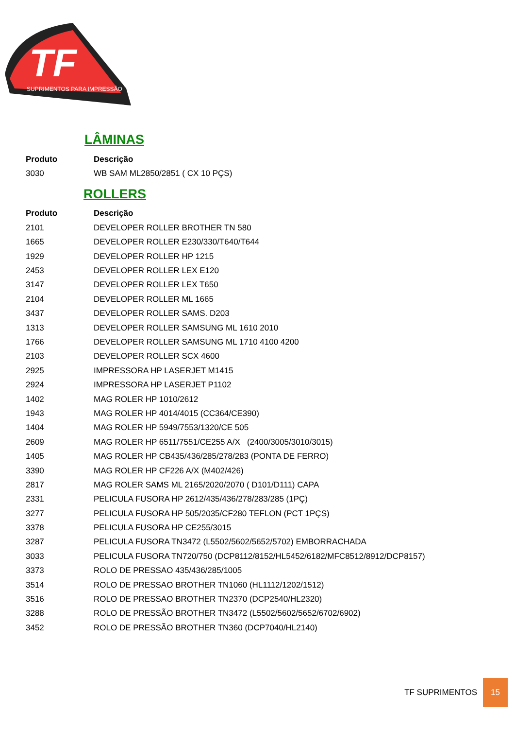TF
SUPRIMENTOS PARA IMPRESSÃO
LÂMINAS
| Produto | Descrição |
| --- | --- |
| 3030 | WB SAM ML2850/2851 ( CX 10 PÇS) |
ROLLERS
| Produto | Descrição |
| --- | --- |
| 2101 | DEVELOPER ROLLER BROTHER TN 580 |
| 1665 | DEVELOPER ROLLER E230/330/T640/T644 |
| 1929 | DEVELOPER ROLLER HP 1215 |
| 2453 | DEVELOPER ROLLER LEX E120 |
| 3147 | DEVELOPER ROLLER LEX T650 |
| 2104 | DEVELOPER ROLLER ML 1665 |
| 3437 | DEVELOPER ROLLER SAMS. D203 |
| 1313 | DEVELOPER ROLLER SAMSUNG ML 1610 2010 |
| 1766 | DEVELOPER ROLLER SAMSUNG ML 1710 4100 4200 |
| 2103 | DEVELOPER ROLLER SCX 4600 |
| 2925 | IMPRESSORA HP LASERJET M1415 |
| 2924 | IMPRESSORA HP LASERJET P1102 |
| 1402 | MAG ROLER HP 1010/2612 |
| 1943 | MAG ROLER HP 4014/4015 (CC364/CE390) |
| 1404 | MAG ROLER HP 5949/7553/1320/CE 505 |
| 2609 | MAG ROLER HP 6511/7551/CE255 A/X (2400/3005/3010/3015) |
| 1405 | MAG ROLER HP CB435/436/285/278/283 (PONTA DE FERRO) |
| 3390 | MAG ROLER HP CF226 A/X (M402/426) |
| 2817 | MAG ROLER SAMS ML 2165/2020/2070 ( D101/D111) CAPA |
| 2331 | PELICULA FUSORA HP 2612/435/436/278/283/285 (1PÇ) |
| 3277 | PELICULA FUSORA HP 505/2035/CF280 TEFLON (PCT 1PÇS) |
| 3378 | PELICULA FUSORA HP CE255/3015 |
| 3287 | PELICULA FUSORA TN3472 (L5502/5602/5652/5702) EMBORRACHADA |
| 3033 | PELICULA FUSORA TN720/750 (DCP8112/8152/HL5452/6182/MFC8512/8912/DCP8157) |
| 3373 | ROLO DE PRESSAO 435/436/285/1005 |
| 3514 | ROLO DE PRESSAO BROTHER TN1060 (HL1112/1202/1512) |
| 3516 | ROLO DE PRESSAO BROTHER TN2370 (DCP2540/HL2320) |
| 3288 | ROLO DE PRESSÃO BROTHER TN3472 (L5502/5602/5652/6702/6902) |
| 3452 | ROLO DE PRESSÃO BROTHER TN360 (DCP7040/HL2140) |
TF SUPRIMENTOS 15